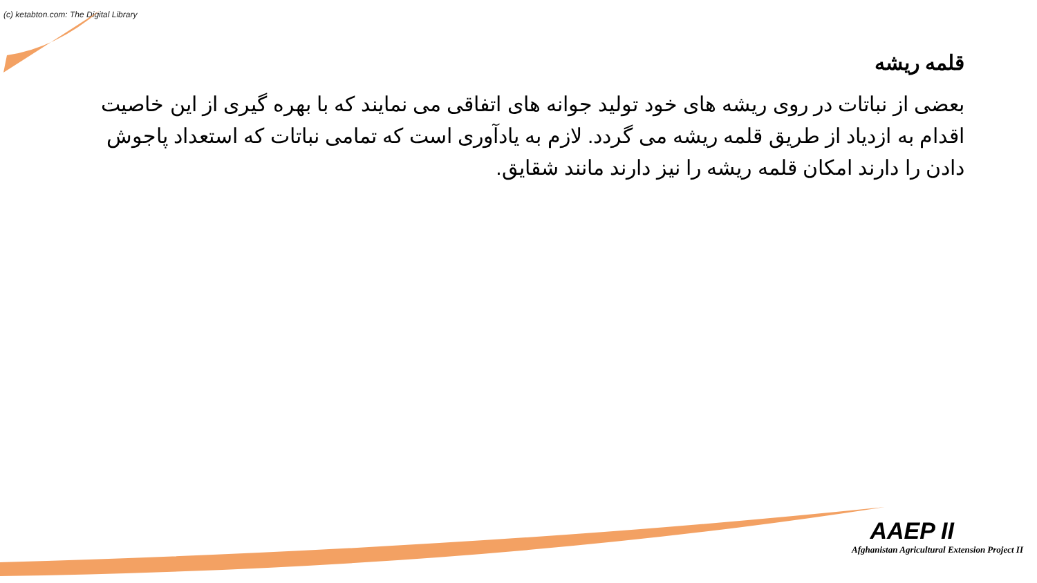(c) ketabton.com: The Digital Library
قلمه ریشه
بعضی از نباتات در روی ریشه های خود تولید جوانه های اتفاقی می نمایند که با بهره گیری از این خاصیت اقدام به ازدیاد از طریق قلمه ریشه می گردد. لازم به یادآوری است که تمامی نباتات که استعداد پاجوش دادن را دارند امکان قلمه ریشه را نیز دارند مانند شقایق.
AAEP II
Afghanistan Agricultural Extension Project II